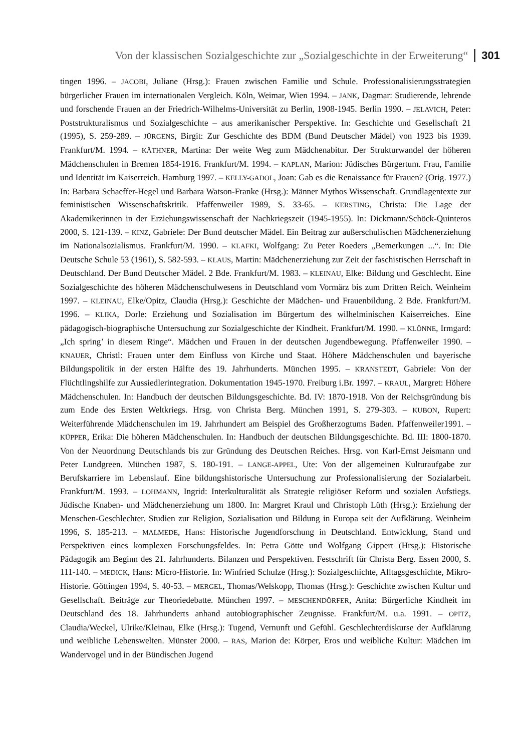Von der klassischen Sozialgeschichte zur „Sozialgeschichte in der Erweiterung“301
tingen 1996. – JACOBI, Juliane (Hrsg.): Frauen zwischen Familie und Schule. Professionalisierungsstrategien bürgerlicher Frauen im internationalen Vergleich. Köln, Weimar, Wien 1994. – JANK, Dagmar: Studierende, lehrende und forschende Frauen an der Friedrich-Wilhelms-Universität zu Berlin, 1908-1945. Berlin 1990. – JELAVICH, Peter: Poststrukturalismus und Sozialgeschichte – aus amerikanischer Perspektive. In: Geschichte und Gesellschaft 21 (1995), S. 259-289. – JÜRGENS, Birgit: Zur Geschichte des BDM (Bund Deutscher Mädel) von 1923 bis 1939. Frankfurt/M. 1994. – KÄTHNER, Martina: Der weite Weg zum Mädchenabitur. Der Strukturwandel der höheren Mädchenschulen in Bremen 1854-1916. Frankfurt/M. 1994. – KAPLAN, Marion: Jüdisches Bürgertum. Frau, Familie und Identität im Kaiserreich. Hamburg 1997. – KELLY-GADOL, Joan: Gab es die Renaissance für Frauen? (Orig. 1977.) In: Barbara Schaeffer-Hegel und Barbara Watson-Franke (Hrsg.): Männer Mythos Wissenschaft. Grundlagentexte zur feministischen Wissenschaftskritik. Pfaffenweiler 1989, S. 33-65. – KERSTING, Christa: Die Lage der Akademikerinnen in der Erziehungswissenschaft der Nachkriegszeit (1945-1955). In: Dickmann/Schöck-Quinteros 2000, S. 121-139. – KINZ, Gabriele: Der Bund deutscher Mädel. Ein Beitrag zur außerschulischen Mädchenerziehung im Nationalsozialismus. Frankfurt/M. 1990. – KLAFKI, Wolfgang: Zu Peter Roeders „Bemerkungen ...“. In: Die Deutsche Schule 53 (1961), S. 582-593. – KLAUS, Martin: Mädchenerziehung zur Zeit der faschistischen Herrschaft in Deutschland. Der Bund Deutscher Mädel. 2 Bde. Frankfurt/M. 1983. – KLEINAU, Elke: Bildung und Geschlecht. Eine Sozialgeschichte des höheren Mädchenschulwesens in Deutschland vom Vormärz bis zum Dritten Reich. Weinheim 1997. – KLEINAU, Elke/Opitz, Claudia (Hrsg.): Geschichte der Mädchen- und Frauenbildung. 2 Bde. Frankfurt/M. 1996. – KLIKA, Dorle: Erziehung und Sozialisation im Bürgertum des wilhelminischen Kaiserreiches. Eine pädagogisch-biographische Untersuchung zur Sozialgeschichte der Kindheit. Frankfurt/M. 1990. – KLÖNNE, Irmgard: „Ich spring’ in diesem Ringe“. Mädchen und Frauen in der deutschen Jugendbewegung. Pfaffenweiler 1990. – KNAUER, Christl: Frauen unter dem Einfluss von Kirche und Staat. Höhere Mädchenschulen und bayerische Bildungspolitik in der ersten Hälfte des 19. Jahrhunderts. München 1995. – KRANSTEDT, Gabriele: Von der Flüchtlingshilfe zur Aussiedlerintegration. Dokumentation 1945-1970. Freiburg i.Br. 1997. – KRAUL, Margret: Höhere Mädchenschulen. In: Handbuch der deutschen Bildungsgeschichte. Bd. IV: 1870-1918. Von der Reichsgründung bis zum Ende des Ersten Weltkriegs. Hrsg. von Christa Berg. München 1991, S. 279-303. – KUBON, Rupert: Weiterführende Mädchenschulen im 19. Jahrhundert am Beispiel des Großherzogtums Baden. Pfaffenweiler1991. – KÜPPER, Erika: Die höheren Mädchenschulen. In: Handbuch der deutschen Bildungsgeschichte. Bd. III: 1800-1870. Von der Neuordnung Deutschlands bis zur Gründung des Deutschen Reiches. Hrsg. von Karl-Ernst Jeismann und Peter Lundgreen. München 1987, S. 180-191. – LANGE-APPEL, Ute: Von der allgemeinen Kulturaufgabe zur Berufskarriere im Lebenslauf. Eine bildungshistorische Untersuchung zur Professionalisierung der Sozialarbeit. Frankfurt/M. 1993. – LOHMANN, Ingrid: Interkulturalität als Strategie religiöser Reform und sozialen Aufstiegs. Jüdische Knaben- und Mädchenerziehung um 1800. In: Margret Kraul und Christoph Lüth (Hrsg.): Erziehung der Menschen-Geschlechter. Studien zur Religion, Sozialisation und Bildung in Europa seit der Aufklärung. Weinheim 1996, S. 185-213. – MALMEDE, Hans: Historische Jugendforschung in Deutschland. Entwicklung, Stand und Perspektiven eines komplexen Forschungsfeldes. In: Petra Götte und Wolfgang Gippert (Hrsg.): Historische Pädagogik am Beginn des 21. Jahrhunderts. Bilanzen und Perspektiven. Festschrift für Christa Berg. Essen 2000, S. 111-140. – MEDICK, Hans: Micro-Historie. In: Winfried Schulze (Hrsg.): Sozialgeschichte, Alltagsgeschichte, Mikro-Historie. Göttingen 1994, S. 40-53. – MERGEL, Thomas/Welskopp, Thomas (Hrsg.): Geschichte zwischen Kultur und Gesellschaft. Beiträge zur Theoriedebatte. München 1997. – MESCHENDÖRFER, Anita: Bürgerliche Kindheit im Deutschland des 18. Jahrhunderts anhand autobiographischer Zeugnisse. Frankfurt/M. u.a. 1991. – OPITZ, Claudia/Weckel, Ulrike/Kleinau, Elke (Hrsg.): Tugend, Vernunft und Gefühl. Geschlechterdiskurse der Aufklärung und weibliche Lebenswelten. Münster 2000. – RAS, Marion de: Körper, Eros und weibliche Kultur: Mädchen im Wandervogel und in der Bündischen Jugend